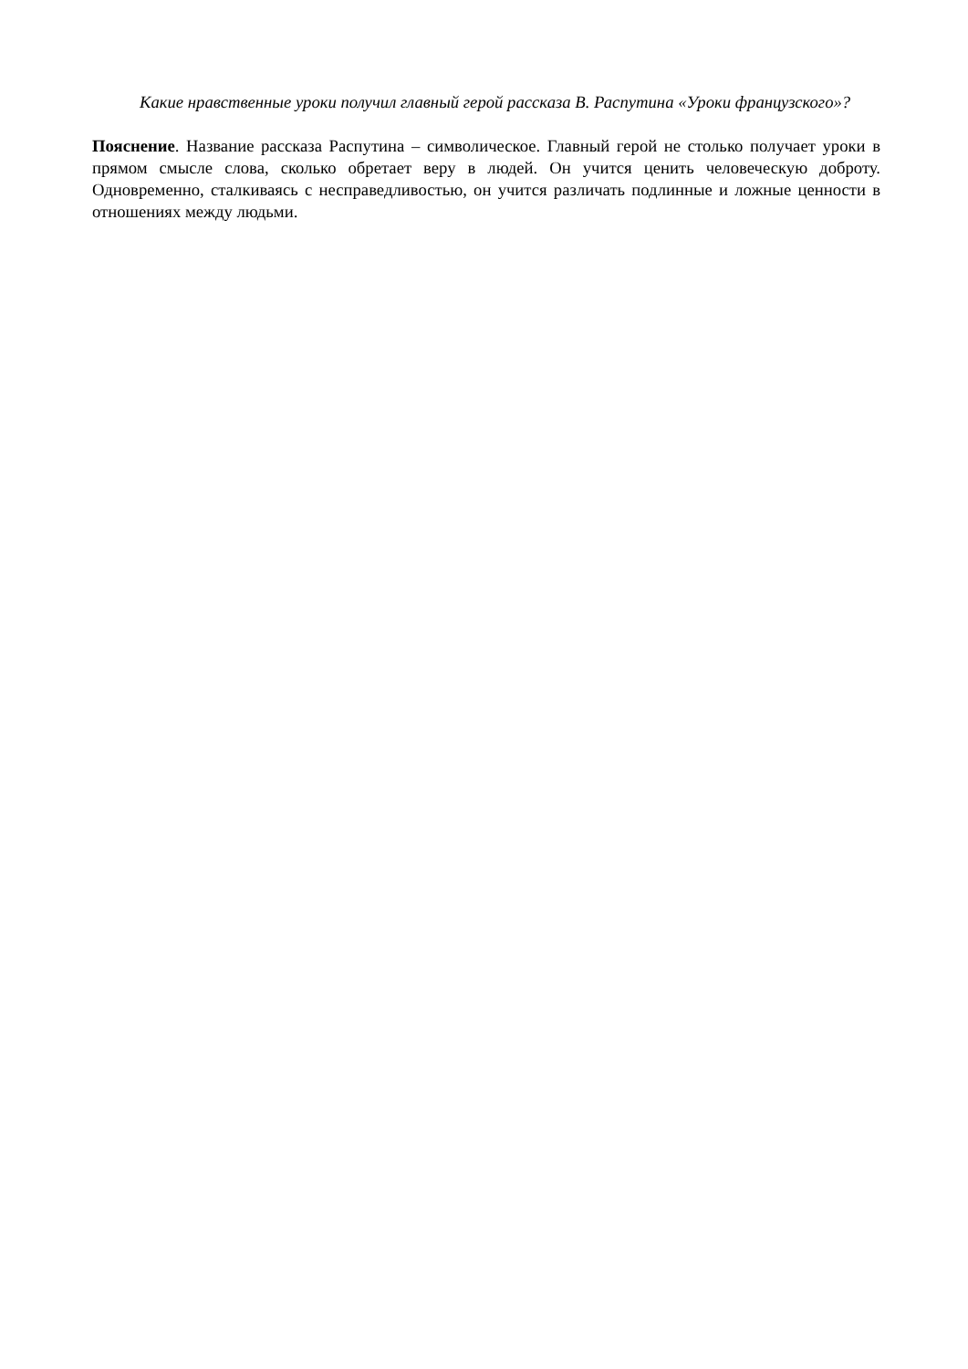Какие нравственные уроки получил главный герой рассказа В. Распутина «Уроки французского»?
Пояснение. Название рассказа Распутина – символическое. Главный герой не столько получает уроки в прямом смысле слова, сколько обретает веру в людей. Он учится ценить человеческую доброту. Одновременно, сталкиваясь с несправедливостью, он учится различать подлинные и ложные ценности в отношениях между людьми.